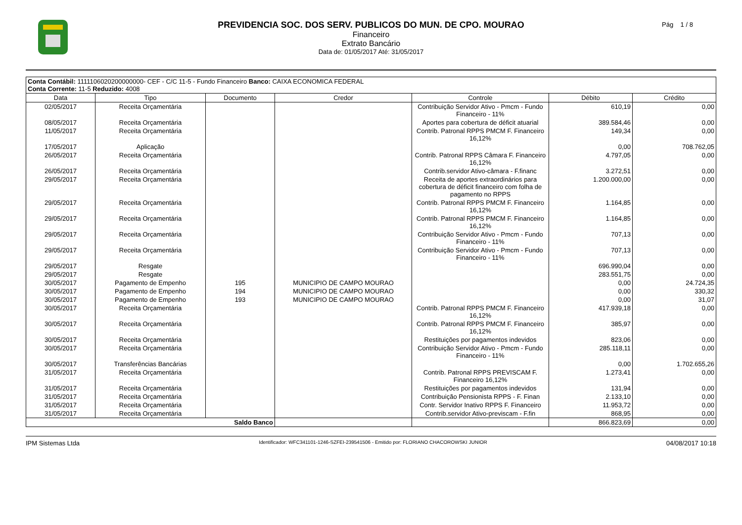PREVIDENCIA SOC. DOS SERV. PUBLICOS DO MUN. DE CPO. MOURAO
Financeiro
Extrato Bancário
Data de: 01/05/2017 Até: 31/05/2017
Pág 1 / 8
| Conta Contábil: 1111106020200000000- CEF - C/C 11-5 - Fundo Financeiro Banco: CAIXA ECONOMICA FEDERAL Conta Corrente: 11-5 Reduzido: 4008 | | | | | | |
| Data | Tipo | Documento | Credor | Controle | Débito | Crédito |
| 02/05/2017 | Receita Orçamentária | | | Contribuição Servidor Ativo - Pmcm - Fundo Financeiro - 11% | 610,19 | 0,00 |
| 08/05/2017 | Receita Orçamentária | | | Aportes para cobertura de déficit atuarial | 389.584,46 | 0,00 |
| 11/05/2017 | Receita Orçamentária | | | Contrib. Patronal RPPS PMCM F. Financeiro 16,12% | 149,34 | 0,00 |
| 17/05/2017 | Aplicação | | | | 0,00 | 708.762,05 |
| 26/05/2017 | Receita Orçamentária | | | Contrib. Patronal RPPS Câmara F. Financeiro 16,12% | 4.797,05 | 0,00 |
| 26/05/2017 | Receita Orçamentária | | | Contrib.servidor Ativo-câmara - F.financ | 3.272,51 | 0,00 |
| 29/05/2017 | Receita Orçamentária | | | Receita de aportes extraordinários para cobertura de déficit financeiro com folha de pagamento no RPPS | 1.200.000,00 | 0,00 |
| 29/05/2017 | Receita Orçamentária | | | Contrib. Patronal RPPS PMCM F. Financeiro 16,12% | 1.164,85 | 0,00 |
| 29/05/2017 | Receita Orçamentária | | | Contrib. Patronal RPPS PMCM F. Financeiro 16,12% | 1.164,85 | 0,00 |
| 29/05/2017 | Receita Orçamentária | | | Contribuição Servidor Ativo - Pmcm - Fundo Financeiro - 11% | 707,13 | 0,00 |
| 29/05/2017 | Receita Orçamentária | | | Contribuição Servidor Ativo - Pmcm - Fundo Financeiro - 11% | 707,13 | 0,00 |
| 29/05/2017 | Resgate | | | | 696.990,04 | 0,00 |
| 29/05/2017 | Resgate | | | | 283.551,75 | 0,00 |
| 30/05/2017 | Pagamento de Empenho | 195 | MUNICIPIO DE CAMPO MOURAO | | 0,00 | 24.724,35 |
| 30/05/2017 | Pagamento de Empenho | 194 | MUNICIPIO DE CAMPO MOURAO | | 0,00 | 330,32 |
| 30/05/2017 | Pagamento de Empenho | 193 | MUNICIPIO DE CAMPO MOURAO | | 0,00 | 31,07 |
| 30/05/2017 | Receita Orçamentária | | | Contrib. Patronal RPPS PMCM F. Financeiro 16,12% | 417.939,18 | 0,00 |
| 30/05/2017 | Receita Orçamentária | | | Contrib. Patronal RPPS PMCM F. Financeiro 16,12% | 385,97 | 0,00 |
| 30/05/2017 | Receita Orçamentária | | | Restituições por pagamentos indevidos | 823,06 | 0,00 |
| 30/05/2017 | Receita Orçamentária | | | Contribuição Servidor Ativo - Pmcm - Fundo Financeiro - 11% | 285.118,11 | 0,00 |
| 30/05/2017 | Transferências Bancárias | | | | 0,00 | 1.702.655,26 |
| 31/05/2017 | Receita Orçamentária | | | Contrib. Patronal RPPS PREVISCAM F. Financeiro 16,12% | 1.273,41 | 0,00 |
| 31/05/2017 | Receita Orçamentária | | | Restituições por pagamentos indevidos | 131,94 | 0,00 |
| 31/05/2017 | Receita Orçamentária | | | Contribuição Pensionista RPPS - F. Finan | 2.133,10 | 0,00 |
| 31/05/2017 | Receita Orçamentária | | | Contr. Servidor Inativo RPPS F. Financeiro | 11.953,72 | 0,00 |
| 31/05/2017 | Receita Orçamentária | | | Contrib.servidor Ativo-previscam - F.fin | 868,95 | 0,00 |
| Saldo Banco | | | | | 866.823,69 | 0,00 |
IPM Sistemas Ltda Identificador: WFC341101-1246-SZFEI-239541506 - Emitido por: FLORIANO CHACOROWSKI JUNIOR 04/08/2017 10:18